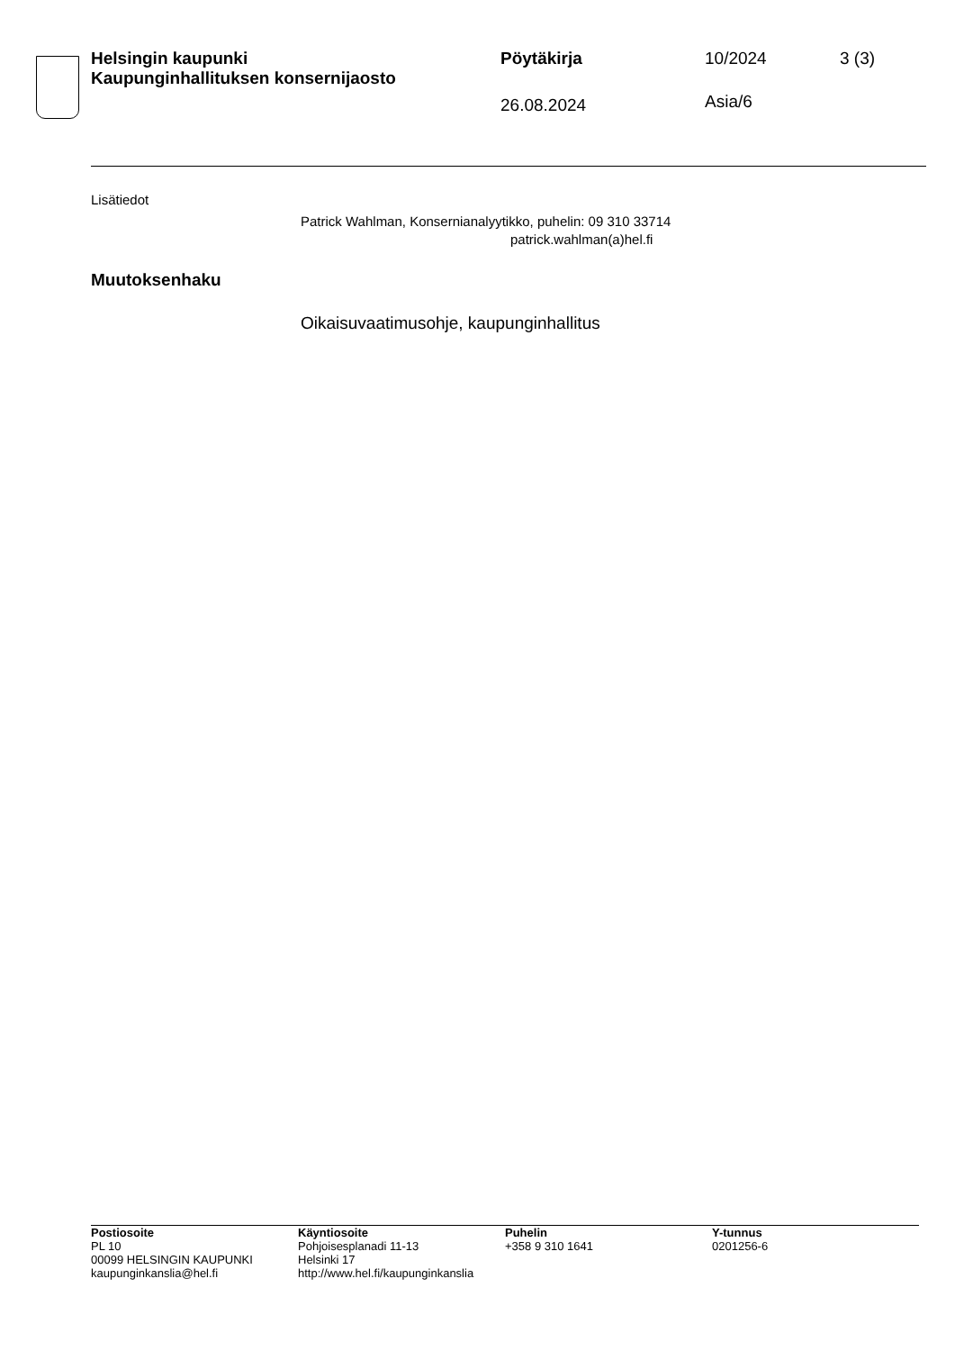Helsingin kaupunki
Kaupunginhallituksen konsernijaosto
Pöytäkirja
26.08.2024
10/2024
Asia/6
3 (3)
Lisätiedot
Patrick Wahlman, Konsernianalyytikko, puhelin: 09 310 33714
patrick.wahlman(a)hel.fi
Muutoksenhaku
Oikaisuvaatimusohje, kaupunginhallitus
Postiosoite
PL 10
00099 HELSINGIN KAUPUNKI
kaupunginkanslia@hel.fi
Käyntiosoite
Pohjoisesplanadi 11-13
Helsinki 17
http://www.hel.fi/kaupunginkanslia
Puhelin
+358 9 310 1641
Y-tunnus
0201256-6